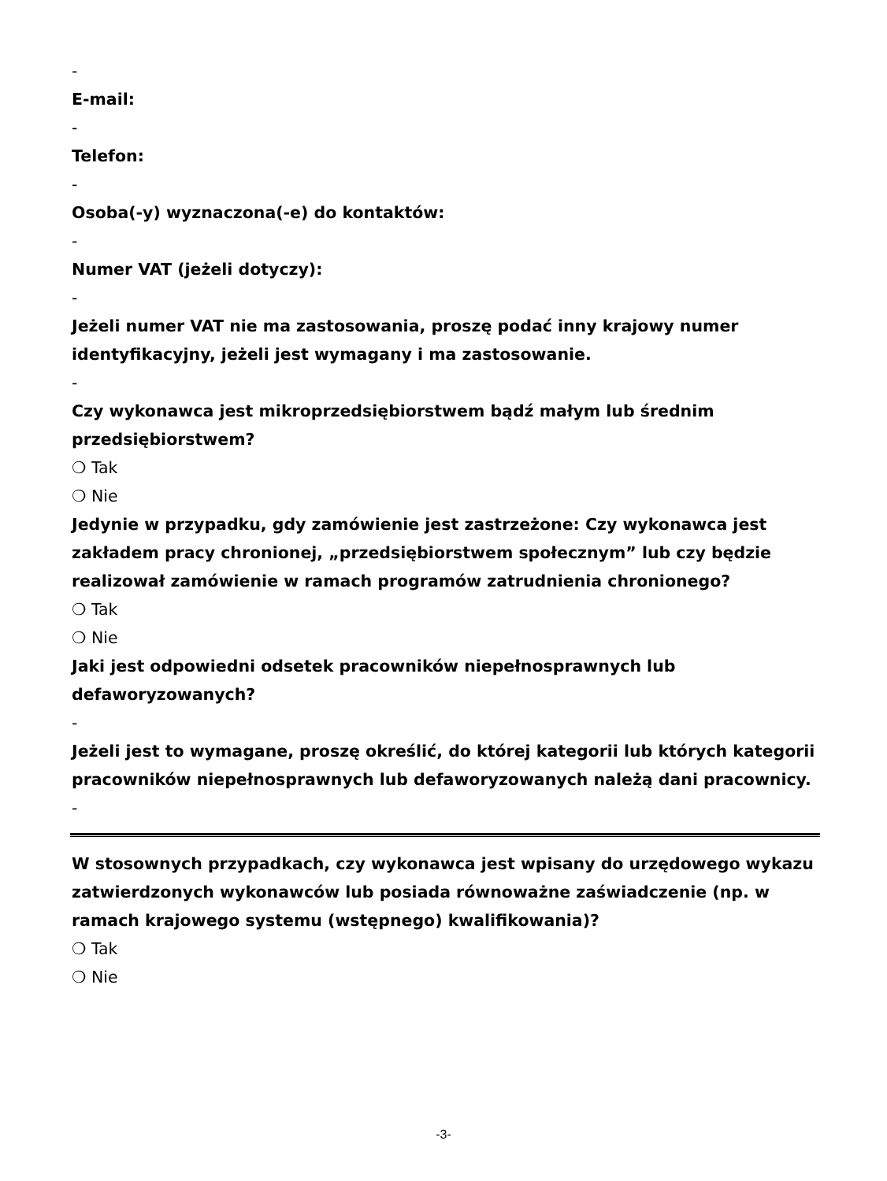-
E-mail:
-
Telefon:
-
Osoba(-y) wyznaczona(-e) do kontaktów:
-
Numer VAT (jeżeli dotyczy):
-
Jeżeli numer VAT nie ma zastosowania, proszę podać inny krajowy numer identyfikacyjny, jeżeli jest wymagany i ma zastosowanie.
-
Czy wykonawca jest mikroprzedsiębiorstwem bądź małym lub średnim przedsiębiorstwem?
❍ Tak
❍ Nie
Jedynie w przypadku, gdy zamówienie jest zastrzeżone: Czy wykonawca jest zakładem pracy chronionej, „przedsiębiorstwem społecznym” lub czy będzie realizował zamówienie w ramach programów zatrudnienia chronionego?
❍ Tak
❍ Nie
Jaki jest odpowiedni odsetek pracowników niepełnosprawnych lub defaworyzowanych?
-
Jeżeli jest to wymagane, proszę określić, do której kategorii lub których kategorii pracowników niepełnosprawnych lub defaworyzowanych należą dani pracownicy.
-
W stosownych przypadkach, czy wykonawca jest wpisany do urzędowego wykazu zatwierdzonych wykonawców lub posiada równoważne zaświadczenie (np. w ramach krajowego systemu (wstępnego) kwalifikowania)?
❍ Tak
❍ Nie
-3-